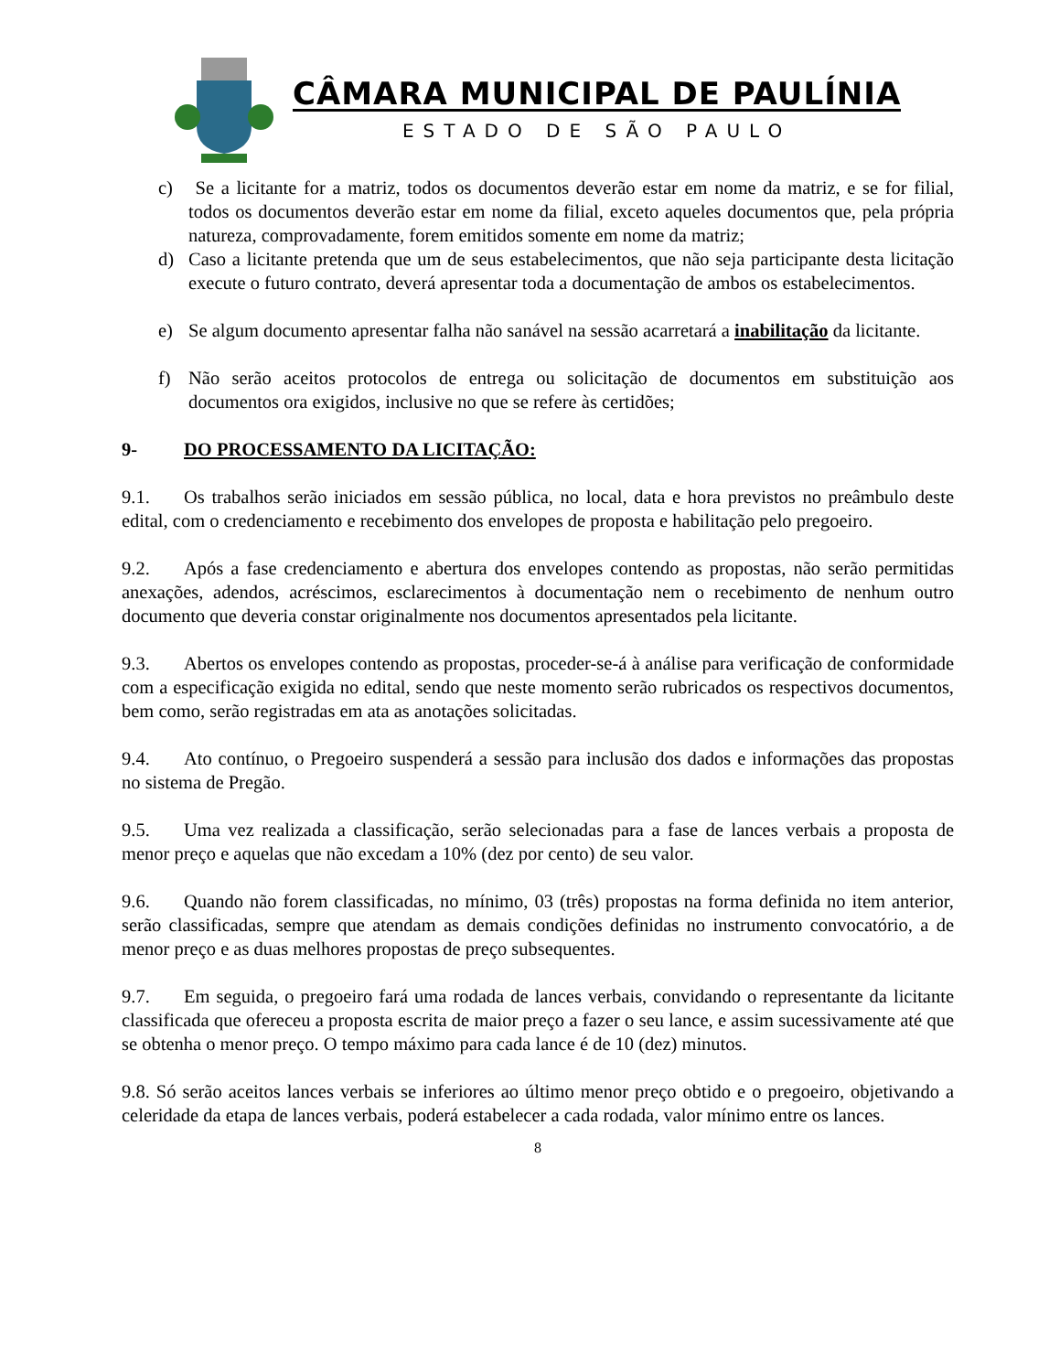CÂMARA MUNICIPAL DE PAULÍNIA
ESTADO DE SÃO PAULO
c) Se a licitante for a matriz, todos os documentos deverão estar em nome da matriz, e se for filial, todos os documentos deverão estar em nome da filial, exceto aqueles documentos que, pela própria natureza, comprovadamente, forem emitidos somente em nome da matriz;
d) Caso a licitante pretenda que um de seus estabelecimentos, que não seja participante desta licitação execute o futuro contrato, deverá apresentar toda a documentação de ambos os estabelecimentos.
e) Se algum documento apresentar falha não sanável na sessão acarretará a inabilitação da licitante.
f) Não serão aceitos protocolos de entrega ou solicitação de documentos em substituição aos documentos ora exigidos, inclusive no que se refere às certidões;
9- DO PROCESSAMENTO DA LICITAÇÃO:
9.1. Os trabalhos serão iniciados em sessão pública, no local, data e hora previstos no preâmbulo deste edital, com o credenciamento e recebimento dos envelopes de proposta e habilitação pelo pregoeiro.
9.2. Após a fase credenciamento e abertura dos envelopes contendo as propostas, não serão permitidas anexações, adendos, acréscimos, esclarecimentos à documentação nem o recebimento de nenhum outro documento que deveria constar originalmente nos documentos apresentados pela licitante.
9.3. Abertos os envelopes contendo as propostas, proceder-se-á à análise para verificação de conformidade com a especificação exigida no edital, sendo que neste momento serão rubricados os respectivos documentos, bem como, serão registradas em ata as anotações solicitadas.
9.4. Ato contínuo, o Pregoeiro suspenderá a sessão para inclusão dos dados e informações das propostas no sistema de Pregão.
9.5. Uma vez realizada a classificação, serão selecionadas para a fase de lances verbais a proposta de menor preço e aquelas que não excedam a 10% (dez por cento) de seu valor.
9.6. Quando não forem classificadas, no mínimo, 03 (três) propostas na forma definida no item anterior, serão classificadas, sempre que atendam as demais condições definidas no instrumento convocatório, a de menor preço e as duas melhores propostas de preço subsequentes.
9.7. Em seguida, o pregoeiro fará uma rodada de lances verbais, convidando o representante da licitante classificada que ofereceu a proposta escrita de maior preço a fazer o seu lance, e assim sucessivamente até que se obtenha o menor preço. O tempo máximo para cada lance é de 10 (dez) minutos.
9.8. Só serão aceitos lances verbais se inferiores ao último menor preço obtido e o pregoeiro, objetivando a celeridade da etapa de lances verbais, poderá estabelecer a cada rodada, valor mínimo entre os lances.
8